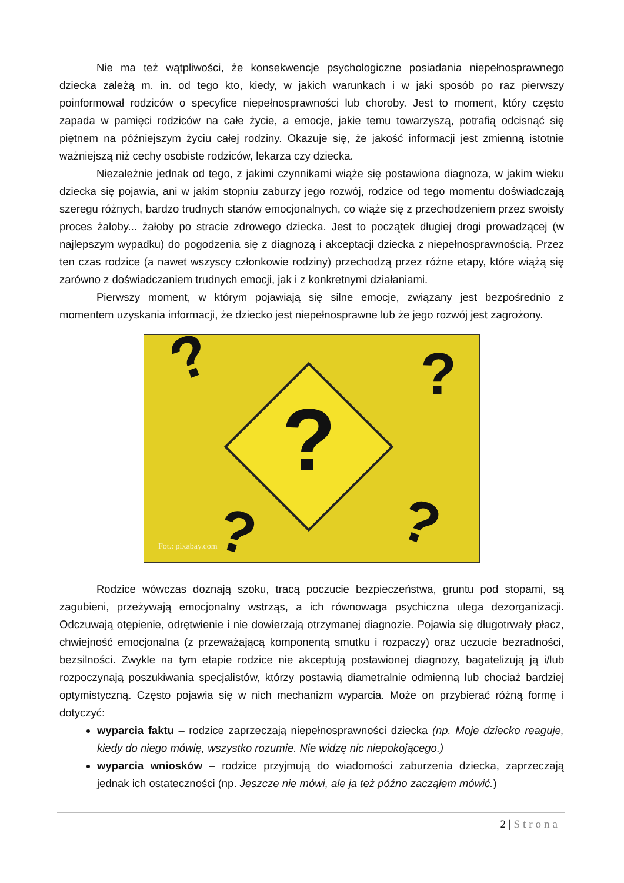Nie ma też wątpliwości, że konsekwencje psychologiczne posiadania niepełnosprawnego dziecka zależą m. in. od tego kto, kiedy, w jakich warunkach i w jaki sposób po raz pierwszy poinformował rodziców o specyfice niepełnosprawności lub choroby. Jest to moment, który często zapada w pamięci rodziców na całe życie, a emocje, jakie temu towarzyszą, potrafią odcisnąć się piętnem na późniejszym życiu całej rodziny. Okazuje się, że jakość informacji jest zmienną istotnie ważniejszą niż cechy osobiste rodziców, lekarza czy dziecka.
Niezależnie jednak od tego, z jakimi czynnikami wiąże się postawiona diagnoza, w jakim wieku dziecka się pojawia, ani w jakim stopniu zaburzy jego rozwój, rodzice od tego momentu doświadczają szeregu różnych, bardzo trudnych stanów emocjonalnych, co wiąże się z przechodzeniem przez swoisty proces żałoby... żałoby po stracie zdrowego dziecka. Jest to początek długiej drogi prowadzącej (w najlepszym wypadku) do pogodzenia się z diagnozą i akceptacji dziecka z niepełnosprawnością. Przez ten czas rodzice (a nawet wszyscy członkowie rodziny) przechodzą przez różne etapy, które wiążą się zarówno z doświadczaniem trudnych emocji, jak i z konkretnymi działaniami.
Pierwszy moment, w którym pojawiają się silne emocje, związany jest bezpośrednio z momentem uzyskania informacji, że dziecko jest niepełnosprawne lub że jego rozwój jest zagrożony.
?
?
?
?
?
Fot.: pixabay.com
Rodzice wówczas doznają szoku, tracą poczucie bezpieczeństwa, gruntu pod stopami, są zagubieni, przeżywają emocjonalny wstrząs, a ich równowaga psychiczna ulega dezorganizacji. Odczuwają otępienie, odrętwienie i nie dowierzają otrzymanej diagnozie. Pojawia się długotrwały płacz, chwiejność emocjonalna (z przeważającą komponentą smutku i rozpaczy) oraz uczucie bezradności, bezsilności. Zwykle na tym etapie rodzice nie akceptują postawionej diagnozy, bagatelizują ją i/lub rozpoczynają poszukiwania specjalistów, którzy postawią diametralnie odmienną lub chociaż bardziej optymistyczną. Często pojawia się w nich mechanizm wyparcia. Może on przybierać różną formę i dotyczyć:
wyparcia faktu – rodzice zaprzeczają niepełnosprawności dziecka (np. Moje dziecko reaguje, kiedy do niego mówię, wszystko rozumie. Nie widzę nic niepokojącego.)
wyparcia wniosków – rodzice przyjmują do wiadomości zaburzenia dziecka, zaprzeczają jednak ich ostateczności (np. Jeszcze nie mówi, ale ja też późno zacząłem mówić.)
2 | Strona